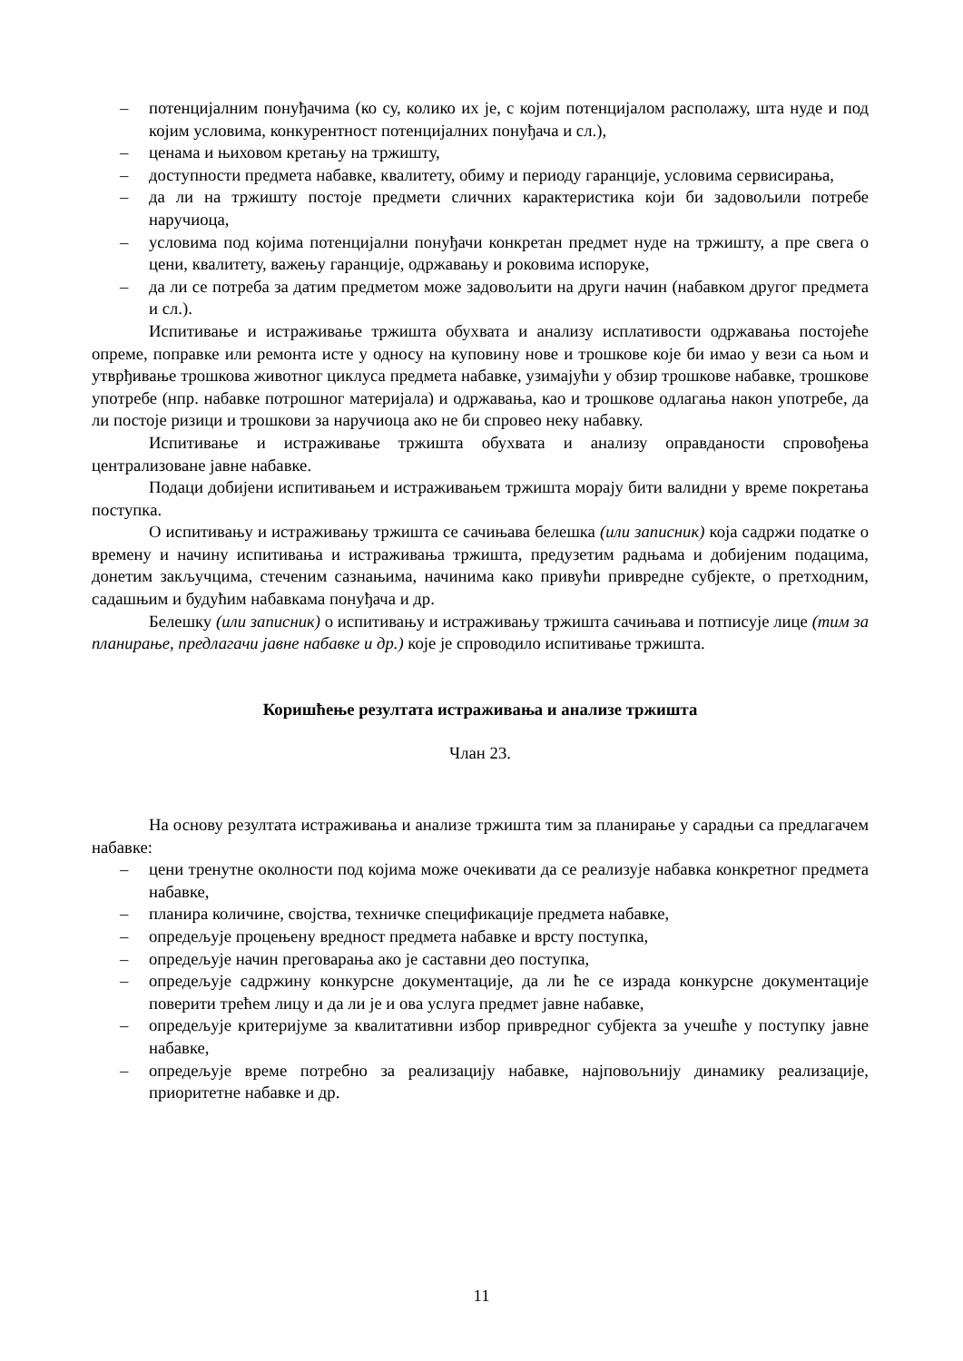– потенцијалним понуђачима (ко су, колико их је, с којим потенцијалом располажу, шта нуде и под којим условима, конкурентност потенцијалних понуђача и сл.),
– ценама и њиховом кретању на тржишту,
– доступности предмета набавке, квалитету, обиму и периоду гаранције, условима сервисирања,
– да ли на тржишту постоје предмети сличних карактеристика који би задовољили потребе наручиоца,
– условима под којима потенцијални понуђачи конкретан предмет нуде на тржишту, а пре свега о цени, квалитету, важењу гаранције, одржавању и роковима испоруке,
– да ли се потреба за датим предметом може задовољити на други начин (набавком другог предмета и сл.).
Испитивање и истраживање тржишта обухвата и анализу исплативости одржавања постојеће опреме, поправке или ремонта исте у односу на куповину нове и трошкове које би имао у вези са њом и утврђивање трошкова животног циклуса предмета набавке, узимајући у обзир трошкове набавке, трошкове употребе (нпр. набавке потрошног материјала) и одржавања, као и трошкове одлагања након употребе, да ли постоје ризици и трошкови за наручиоца ако не би спровео неку набавку.
Испитивање и истраживање тржишта обухвата и анализу оправданости спровођења централизоване јавне набавке.
Подаци добијени испитивањем и истраживањем тржишта морају бити валидни у време покретања поступка.
О испитивању и истраживању тржишта се сачињава белешка (или записник) која садржи податке о времену и начину испитивања и истраживања тржишта, предузетим радњама и добијеним подацима, донетим закључцима, стеченим сазнањима, начинима како привући привредне субјекте, о претходним, садашњим и будућим набавкама понуђача и др.
Белешку (или записник) о испитивању и истраживању тржишта сачињава и потписује лице (тим за планирање, предлагачи јавне набавке и др.) које је спроводило испитивање тржишта.
Коришћење резултата истраживања и анализе тржишта
Члан 23.
На основу резултата истраживања и анализе тржишта тим за планирање у сарадњи са предлагачем набавке:
– цени тренутне околности под којима може очекивати да се реализује набавка конкретног предмета набавке,
– планира количине, својства, техничке спецификације предмета набавке,
– опредељује процењену вредност предмета набавке и врсту поступка,
– опредељује начин преговарања ако је саставни део поступка,
– опредељује садржину конкурсне документације, да ли ће се израда конкурсне документације поверити трећем лицу и да ли је и ова услуга предмет јавне набавке,
– опредељује критеријуме за квалитативни избор привредног субјекта за учешће у поступку јавне набавке,
– опредељује време потребно за реализацију набавке, најповољнију динамику реализације, приоритетне набавке и др.
11